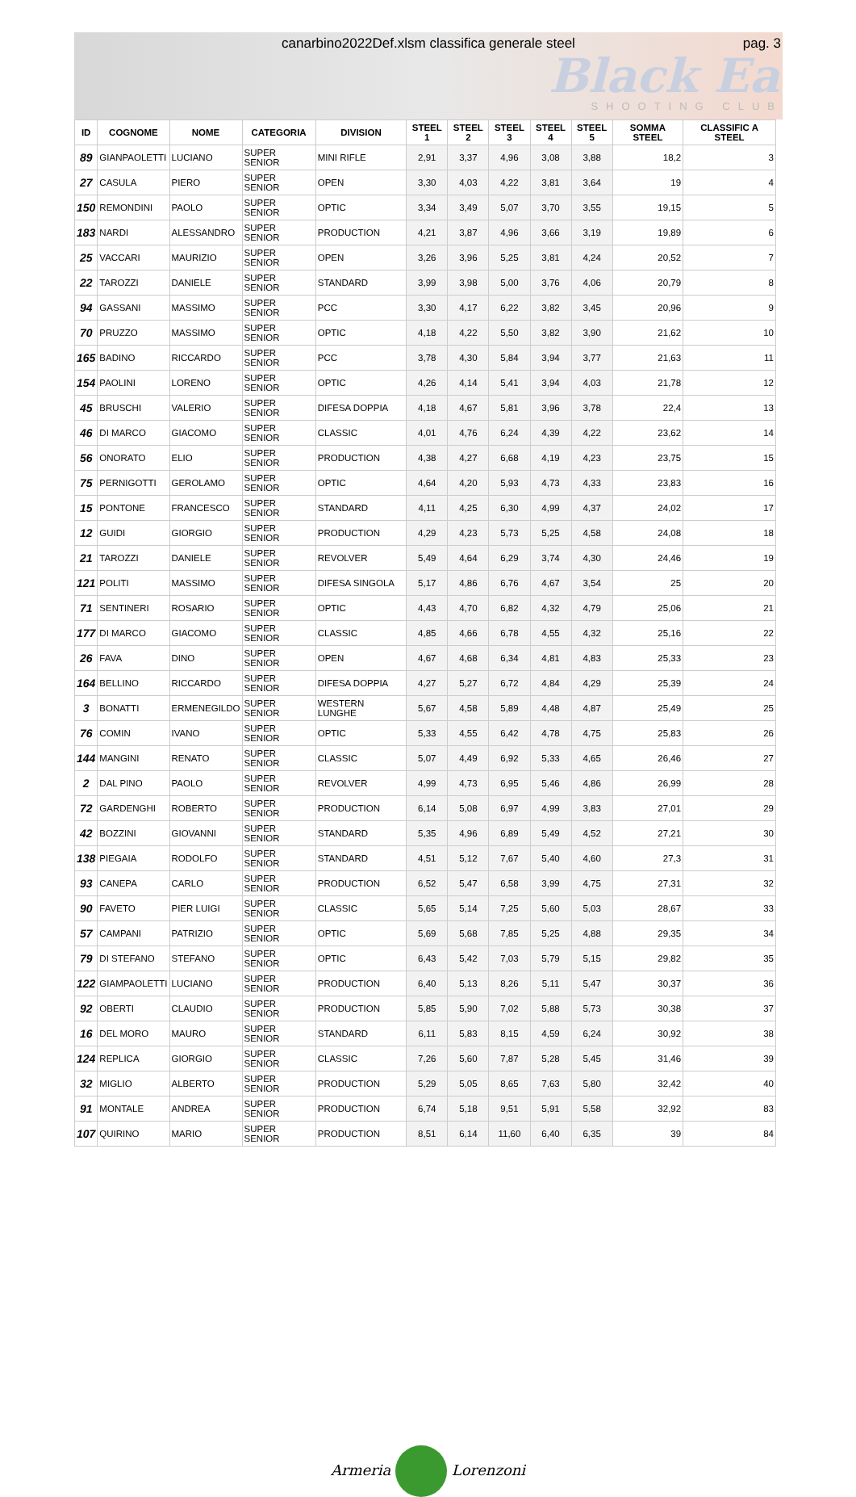canarbino2022Def.xlsm classifica generale steel
pag. 3
Black Ea
SHOOTING CLUB
| ID | COGNOME | NOME | CATEGORIA | DIVISION | STEEL 1 | STEEL 2 | STEEL 3 | STEEL 4 | STEEL 5 | SOMMA STEEL | CLASSIFIC A STEEL |
| --- | --- | --- | --- | --- | --- | --- | --- | --- | --- | --- | --- |
| 89 | GIANPAOLETTI | LUCIANO | SUPER SENIOR | MINI RIFLE | 2,91 | 3,37 | 4,96 | 3,08 | 3,88 | 18,2 | 3 |
| 27 | CASULA | PIERO | SUPER SENIOR | OPEN | 3,30 | 4,03 | 4,22 | 3,81 | 3,64 | 19 | 4 |
| 150 | REMONDINI | PAOLO | SUPER SENIOR | OPTIC | 3,34 | 3,49 | 5,07 | 3,70 | 3,55 | 19,15 | 5 |
| 183 | NARDI | ALESSANDRO | SUPER SENIOR | PRODUCTION | 4,21 | 3,87 | 4,96 | 3,66 | 3,19 | 19,89 | 6 |
| 25 | VACCARI | MAURIZIO | SUPER SENIOR | OPEN | 3,26 | 3,96 | 5,25 | 3,81 | 4,24 | 20,52 | 7 |
| 22 | TAROZZI | DANIELE | SUPER SENIOR | STANDARD | 3,99 | 3,98 | 5,00 | 3,76 | 4,06 | 20,79 | 8 |
| 94 | GASSANI | MASSIMO | SUPER SENIOR | PCC | 3,30 | 4,17 | 6,22 | 3,82 | 3,45 | 20,96 | 9 |
| 70 | PRUZZO | MASSIMO | SUPER SENIOR | OPTIC | 4,18 | 4,22 | 5,50 | 3,82 | 3,90 | 21,62 | 10 |
| 165 | BADINO | RICCARDO | SUPER SENIOR | PCC | 3,78 | 4,30 | 5,84 | 3,94 | 3,77 | 21,63 | 11 |
| 154 | PAOLINI | LORENO | SUPER SENIOR | OPTIC | 4,26 | 4,14 | 5,41 | 3,94 | 4,03 | 21,78 | 12 |
| 45 | BRUSCHI | VALERIO | SUPER SENIOR | DIFESA DOPPIA | 4,18 | 4,67 | 5,81 | 3,96 | 3,78 | 22,4 | 13 |
| 46 | DI MARCO | GIACOMO | SUPER SENIOR | CLASSIC | 4,01 | 4,76 | 6,24 | 4,39 | 4,22 | 23,62 | 14 |
| 56 | ONORATO | ELIO | SUPER SENIOR | PRODUCTION | 4,38 | 4,27 | 6,68 | 4,19 | 4,23 | 23,75 | 15 |
| 75 | PERNIGOTTI | GEROLAMO | SUPER SENIOR | OPTIC | 4,64 | 4,20 | 5,93 | 4,73 | 4,33 | 23,83 | 16 |
| 15 | PONTONE | FRANCESCO | SUPER SENIOR | STANDARD | 4,11 | 4,25 | 6,30 | 4,99 | 4,37 | 24,02 | 17 |
| 12 | GUIDI | GIORGIO | SUPER SENIOR | PRODUCTION | 4,29 | 4,23 | 5,73 | 5,25 | 4,58 | 24,08 | 18 |
| 21 | TAROZZI | DANIELE | SUPER SENIOR | REVOLVER | 5,49 | 4,64 | 6,29 | 3,74 | 4,30 | 24,46 | 19 |
| 121 | POLITI | MASSIMO | SUPER SENIOR | DIFESA SINGOLA | 5,17 | 4,86 | 6,76 | 4,67 | 3,54 | 25 | 20 |
| 71 | SENTINERI | ROSARIO | SUPER SENIOR | OPTIC | 4,43 | 4,70 | 6,82 | 4,32 | 4,79 | 25,06 | 21 |
| 177 | DI MARCO | GIACOMO | SUPER SENIOR | CLASSIC | 4,85 | 4,66 | 6,78 | 4,55 | 4,32 | 25,16 | 22 |
| 26 | FAVA | DINO | SUPER SENIOR | OPEN | 4,67 | 4,68 | 6,34 | 4,81 | 4,83 | 25,33 | 23 |
| 164 | BELLINO | RICCARDO | SUPER SENIOR | DIFESA DOPPIA | 4,27 | 5,27 | 6,72 | 4,84 | 4,29 | 25,39 | 24 |
| 3 | BONATTI | ERMENEGILDO | SUPER SENIOR | WESTERN LUNGHE | 5,67 | 4,58 | 5,89 | 4,48 | 4,87 | 25,49 | 25 |
| 76 | COMIN | IVANO | SUPER SENIOR | OPTIC | 5,33 | 4,55 | 6,42 | 4,78 | 4,75 | 25,83 | 26 |
| 144 | MANGINI | RENATO | SUPER SENIOR | CLASSIC | 5,07 | 4,49 | 6,92 | 5,33 | 4,65 | 26,46 | 27 |
| 2 | DAL PINO | PAOLO | SUPER SENIOR | REVOLVER | 4,99 | 4,73 | 6,95 | 5,46 | 4,86 | 26,99 | 28 |
| 72 | GARDENGHI | ROBERTO | SUPER SENIOR | PRODUCTION | 6,14 | 5,08 | 6,97 | 4,99 | 3,83 | 27,01 | 29 |
| 42 | BOZZINI | GIOVANNI | SUPER SENIOR | STANDARD | 5,35 | 4,96 | 6,89 | 5,49 | 4,52 | 27,21 | 30 |
| 138 | PIEGAIA | RODOLFO | SUPER SENIOR | STANDARD | 4,51 | 5,12 | 7,67 | 5,40 | 4,60 | 27,3 | 31 |
| 93 | CANEPA | CARLO | SUPER SENIOR | PRODUCTION | 6,52 | 5,47 | 6,58 | 3,99 | 4,75 | 27,31 | 32 |
| 90 | FAVETO | PIER LUIGI | SUPER SENIOR | CLASSIC | 5,65 | 5,14 | 7,25 | 5,60 | 5,03 | 28,67 | 33 |
| 57 | CAMPANI | PATRIZIO | SUPER SENIOR | OPTIC | 5,69 | 5,68 | 7,85 | 5,25 | 4,88 | 29,35 | 34 |
| 79 | DI STEFANO | STEFANO | SUPER SENIOR | OPTIC | 6,43 | 5,42 | 7,03 | 5,79 | 5,15 | 29,82 | 35 |
| 122 | GIAMPAOLETTI | LUCIANO | SUPER SENIOR | PRODUCTION | 6,40 | 5,13 | 8,26 | 5,11 | 5,47 | 30,37 | 36 |
| 92 | OBERTI | CLAUDIO | SUPER SENIOR | PRODUCTION | 5,85 | 5,90 | 7,02 | 5,88 | 5,73 | 30,38 | 37 |
| 16 | DEL MORO | MAURO | SUPER SENIOR | STANDARD | 6,11 | 5,83 | 8,15 | 4,59 | 6,24 | 30,92 | 38 |
| 124 | REPLICA | GIORGIO | SUPER SENIOR | CLASSIC | 7,26 | 5,60 | 7,87 | 5,28 | 5,45 | 31,46 | 39 |
| 32 | MIGLIO | ALBERTO | SUPER SENIOR | PRODUCTION | 5,29 | 5,05 | 8,65 | 7,63 | 5,80 | 32,42 | 40 |
| 91 | MONTALE | ANDREA | SUPER SENIOR | PRODUCTION | 6,74 | 5,18 | 9,51 | 5,91 | 5,58 | 32,92 | 83 |
| 107 | QUIRINO | MARIO | SUPER SENIOR | PRODUCTION | 8,51 | 6,14 | 11,60 | 6,40 | 6,35 | 39 | 84 |
Armeria Lorenzoni